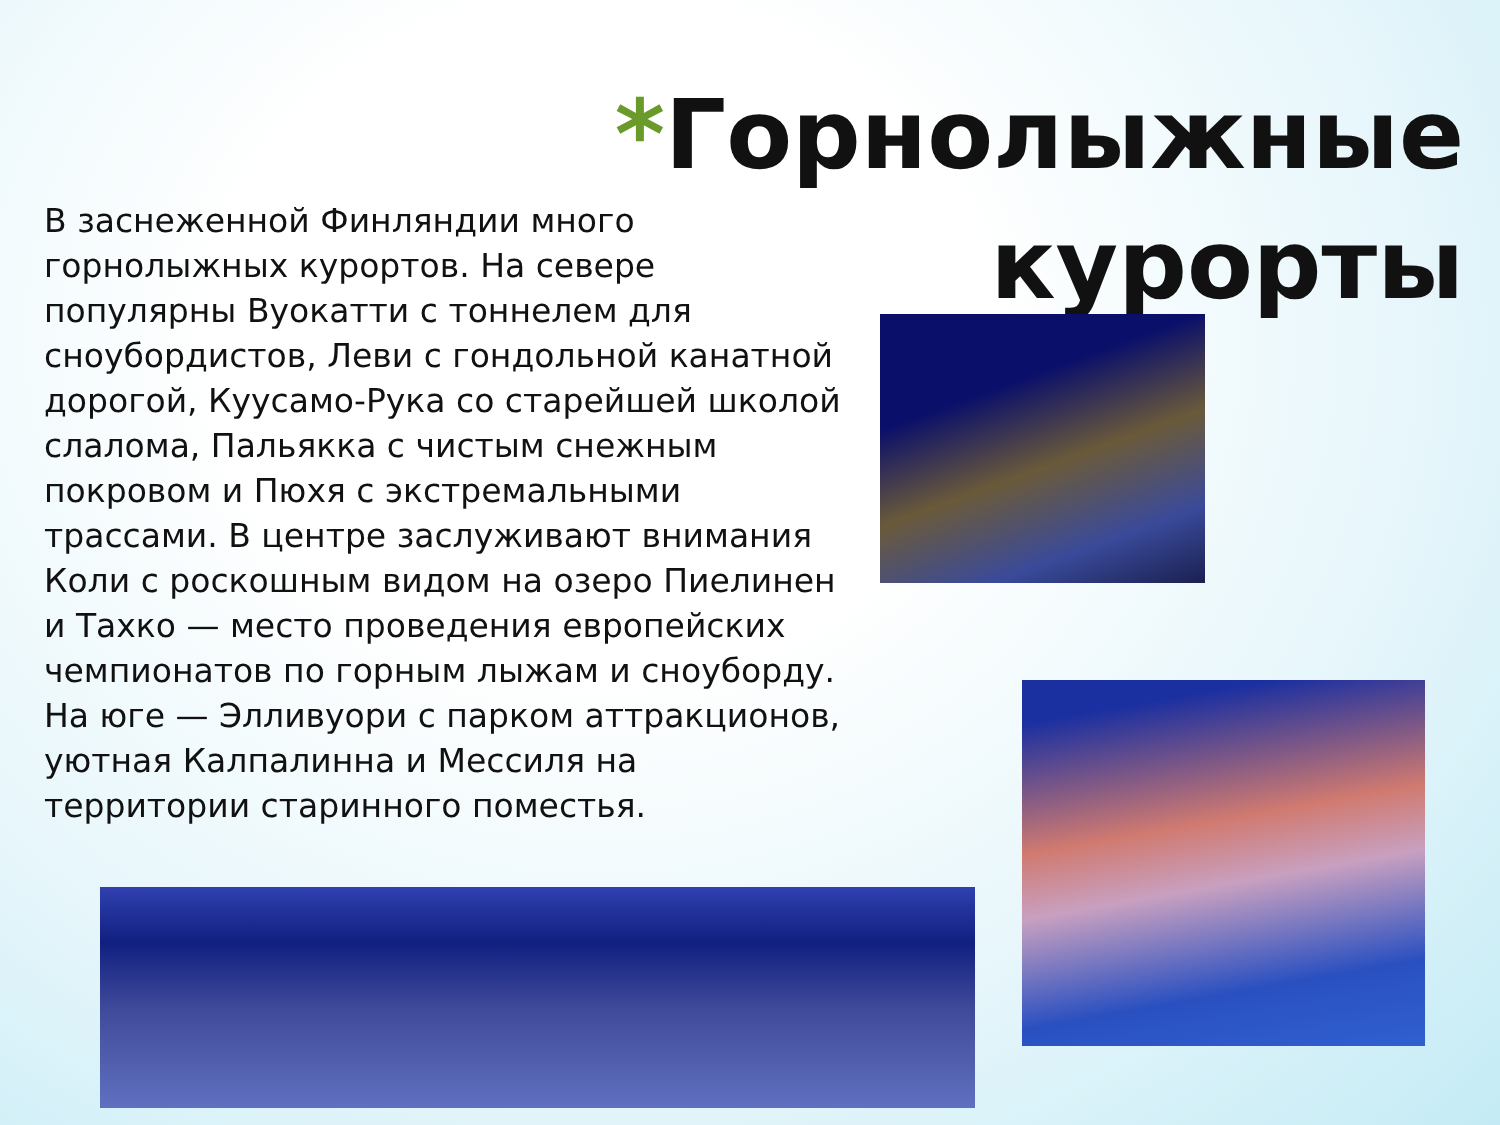*Горнолыжные
курорты
В заснеженной Финляндии много горнолыжных курортов. На севере популярны Вуокатти с тоннелем для сноубордистов, Леви с гондольной канатной дорогой, Куусамо-Рука со старейшей школой слалома, Пальякка с чистым снежным покровом и Пюхя с экстремальными трассами. В центре заслуживают внимания Коли с роскошным видом на озеро Пиелинен и Тахко — место проведения европейских чемпионатов по горным лыжам и сноуборду. На юге — Элливуори с парком аттракционов, уютная Калпалинна и Мессиля на территории старинного поместья.